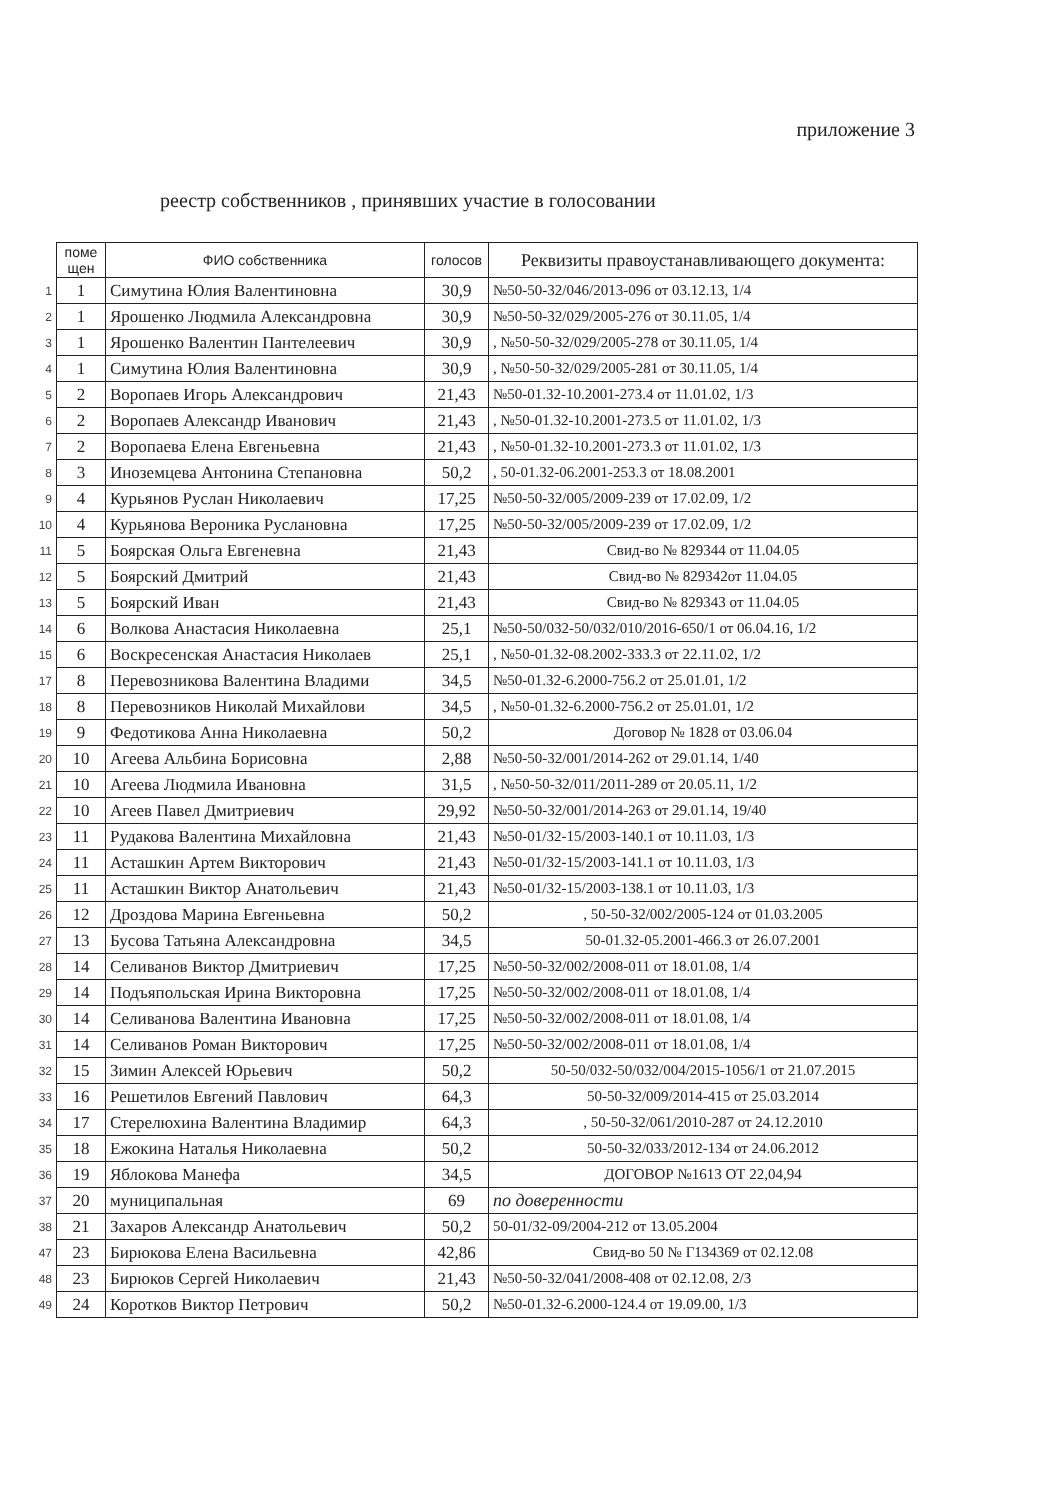приложение 3
реестр собственников , принявших участие в голосовании
| | поме щен | ФИО собственника | голосов | Реквизиты правоустанавливающего документа: |
| 1 | 1 | Симутина Юлия Валентиновна | 30,9 | №50-50-32/046/2013-096 от 03.12.13, 1/4 |
| 2 | 1 | Ярошенко Людмила Александровна | 30,9 | №50-50-32/029/2005-276 от 30.11.05, 1/4 |
| 3 | 1 | Ярошенко Валентин Пантелеевич | 30,9 | , №50-50-32/029/2005-278 от 30.11.05, 1/4 |
| 4 | 1 | Симутина Юлия Валентиновна | 30,9 | , №50-50-32/029/2005-281 от 30.11.05, 1/4 |
| 5 | 2 | Воропаев Игорь Александрович | 21,43 | №50-01.32-10.2001-273.4 от 11.01.02, 1/3 |
| 6 | 2 | Воропаев Александр Иванович | 21,43 | , №50-01.32-10.2001-273.5 от 11.01.02, 1/3 |
| 7 | 2 | Воропаева Елена Евгеньевна | 21,43 | , №50-01.32-10.2001-273.3 от 11.01.02, 1/3 |
| 8 | 3 | Иноземцева Антонина Степановна | 50,2 | , 50-01.32-06.2001-253.3 от 18.08.2001 |
| 9 | 4 | Курьянов Руслан Николаевич | 17,25 | №50-50-32/005/2009-239 от 17.02.09, 1/2 |
| 10 | 4 | Курьянова Вероника Руслановна | 17,25 | №50-50-32/005/2009-239 от 17.02.09, 1/2 |
| 11 | 5 | Боярская Ольга Евгеневна | 21,43 | Свид-во № 829344 от 11.04.05 |
| 12 | 5 | Боярский Дмитрий | 21,43 | Свид-во № 829342от 11.04.05 |
| 13 | 5 | Боярский Иван | 21,43 | Свид-во № 829343 от 11.04.05 |
| 14 | 6 | Волкова Анастасия Николаевна | 25,1 | №50-50/032-50/032/010/2016-650/1 от 06.04.16, 1/2 |
| 15 | 6 | Воскресенская Анастасия Николаев | 25,1 | , №50-01.32-08.2002-333.3 от 22.11.02, 1/2 |
| 17 | 8 | Перевозникова Валентина Владими | 34,5 | №50-01.32-6.2000-756.2 от 25.01.01, 1/2 |
| 18 | 8 | Перевозников Николай Михайлови | 34,5 | , №50-01.32-6.2000-756.2 от 25.01.01, 1/2 |
| 19 | 9 | Федотикова Анна Николаевна | 50,2 | Договор № 1828 от 03.06.04 |
| 20 | 10 | Агеева Альбина Борисовна | 2,88 | №50-50-32/001/2014-262 от 29.01.14, 1/40 |
| 21 | 10 | Агеева Людмила Ивановна | 31,5 | , №50-50-32/011/2011-289 от 20.05.11, 1/2 |
| 22 | 10 | Агеев Павел Дмитриевич | 29,92 | №50-50-32/001/2014-263 от 29.01.14, 19/40 |
| 23 | 11 | Рудакова Валентина Михайловна | 21,43 | №50-01/32-15/2003-140.1 от 10.11.03, 1/3 |
| 24 | 11 | Асташкин Артем Викторович | 21,43 | №50-01/32-15/2003-141.1 от 10.11.03, 1/3 |
| 25 | 11 | Асташкин Виктор Анатольевич | 21,43 | №50-01/32-15/2003-138.1 от 10.11.03, 1/3 |
| 26 | 12 | Дроздова Марина Евгеньевна | 50,2 | , 50-50-32/002/2005-124 от 01.03.2005 |
| 27 | 13 | Бусова Татьяна Александровна | 34,5 | 50-01.32-05.2001-466.3 от 26.07.2001 |
| 28 | 14 | Селиванов Виктор Дмитриевич | 17,25 | №50-50-32/002/2008-011 от 18.01.08, 1/4 |
| 29 | 14 | Подъяпольская Ирина Викторовна | 17,25 | №50-50-32/002/2008-011 от 18.01.08, 1/4 |
| 30 | 14 | Селиванова Валентина Ивановна | 17,25 | №50-50-32/002/2008-011 от 18.01.08, 1/4 |
| 31 | 14 | Селиванов Роман Викторович | 17,25 | №50-50-32/002/2008-011 от 18.01.08, 1/4 |
| 32 | 15 | Зимин Алексей Юрьевич | 50,2 | 50-50/032-50/032/004/2015-1056/1 от 21.07.2015 |
| 33 | 16 | Решетилов Евгений Павлович | 64,3 | 50-50-32/009/2014-415 от 25.03.2014 |
| 34 | 17 | Стерелюхина Валентина Владимир | 64,3 | , 50-50-32/061/2010-287 от 24.12.2010 |
| 35 | 18 | Ежокина Наталья Николаевна | 50,2 | 50-50-32/033/2012-134 от 24.06.2012 |
| 36 | 19 | Яблокова Манефа | 34,5 | ДОГОВОР №1613 ОТ 22,04,94 |
| 37 | 20 | муниципальная | 69 | по доверенности |
| 38 | 21 | Захаров Александр Анатольевич | 50,2 | 50-01/32-09/2004-212 от 13.05.2004 |
| 47 | 23 | Бирюкова Елена Васильевна | 42,86 | Свид-во 50 № Г134369 от 02.12.08 |
| 48 | 23 | Бирюков Сергей Николаевич | 21,43 | №50-50-32/041/2008-408 от 02.12.08, 2/3 |
| 49 | 24 | Коротков Виктор Петрович | 50,2 | №50-01.32-6.2000-124.4 от 19.09.00, 1/3 |